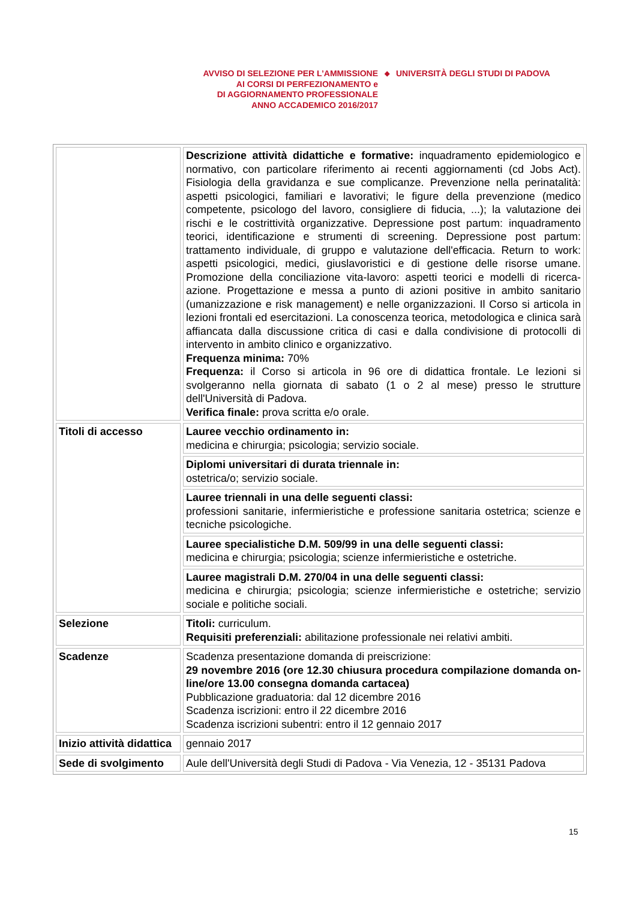AVVISO DI SELEZIONE PER L’AMMISSIONE
AI CORSI DI PERFEZIONAMENTO e
DI AGGIORNAMENTO PROFESSIONALE
ANNO ACCADEMICO 2016/2017
◆
UNIVERSITÀ DEGLI STUDI DI PADOVA
| | Descrizione attività didattiche e formative: inquadramento epidemiologico e normativo, con particolare riferimento ai recenti aggiornamenti (cd Jobs Act). Fisiologia della gravidanza e sue complicanze. Prevenzione nella perinatalità: aspetti psicologici, familiari e lavorativi; le figure della prevenzione (medico competente, psicologo del lavoro, consigliere di fiducia, ...); la valutazione dei rischi e le costrittività organizzative. Depressione post partum: inquadramento teorici, identificazione e strumenti di screening. Depressione post partum: trattamento individuale, di gruppo e valutazione dell'efficacia. Return to work: aspetti psicologici, medici, giuslavoristici e di gestione delle risorse umane. Promozione della conciliazione vita-lavoro: aspetti teorici e modelli di ricerca-azione. Progettazione e messa a punto di azioni positive in ambito sanitario (umanizzazione e risk management) e nelle organizzazioni. Il Corso si articola in lezioni frontali ed esercitazioni. La conoscenza teorica, metodologica e clinica sarà affiancata dalla discussione critica di casi e dalla condivisione di protocolli di intervento in ambito clinico e organizzativo. Frequenza minima: 70% Frequenza: il Corso si articola in 96 ore di didattica frontale. Le lezioni si svolgeranno nella giornata di sabato (1 o 2 al mese) presso le strutture dell'Università di Padova. Verifica finale: prova scritta e/o orale. |
| Titoli di accesso | Lauree vecchio ordinamento in: medicina e chirurgia; psicologia; servizio sociale. |
| | Diplomi universitari di durata triennale in: ostetrica/o; servizio sociale. |
| | Lauree triennali in una delle seguenti classi: professioni sanitarie, infermieristiche e professione sanitaria ostetrica; scienze e tecniche psicologiche. |
| | Lauree specialistiche D.M. 509/99 in una delle seguenti classi: medicina e chirurgia; psicologia; scienze infermieristiche e ostetriche. |
| | Lauree magistrali D.M. 270/04 in una delle seguenti classi: medicina e chirurgia; psicologia; scienze infermieristiche e ostetriche; servizio sociale e politiche sociali. |
| Selezione | Titoli: curriculum. Requisiti preferenziali: abilitazione professionale nei relativi ambiti. |
| Scadenze | Scadenza presentazione domanda di preiscrizione: 29 novembre 2016 (ore 12.30 chiusura procedura compilazione domanda on-line/ore 13.00 consegna domanda cartacea) Pubblicazione graduatoria: dal 12 dicembre 2016 Scadenza iscrizioni: entro il 22 dicembre 2016 Scadenza iscrizioni subentri: entro il 12 gennaio 2017 |
| Inizio attività didattica | gennaio 2017 |
| Sede di svolgimento | Aule dell'Università degli Studi di Padova - Via Venezia, 12 - 35131 Padova |
15